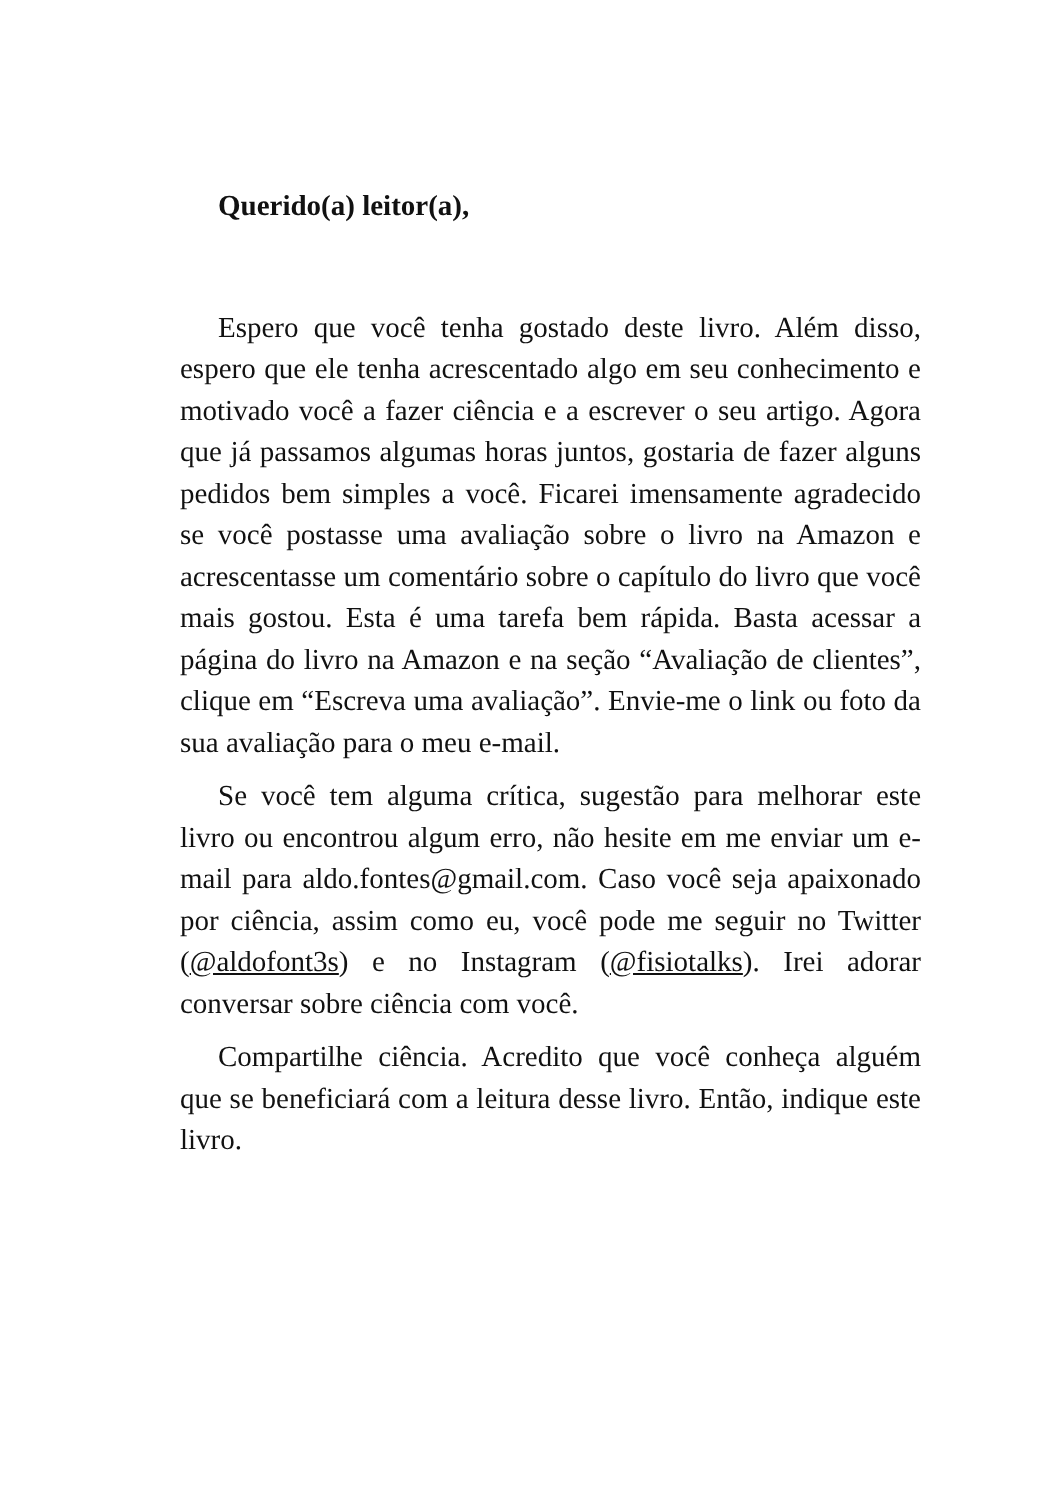Querido(a) leitor(a),
Espero que você tenha gostado deste livro. Além disso, espero que ele tenha acrescentado algo em seu conhecimento e motivado você a fazer ciência e a escrever o seu artigo. Agora que já passamos algumas horas juntos, gostaria de fazer alguns pedidos bem simples a você. Ficarei imensamente agradecido se você postasse uma avaliação sobre o livro na Amazon e acrescentasse um comentário sobre o capítulo do livro que você mais gostou. Esta é uma tarefa bem rápida. Basta acessar a página do livro na Amazon e na seção “Avaliação de clientes”, clique em “Escreva uma avaliação”. Envie-me o link ou foto da sua avaliação para o meu e-mail.
Se você tem alguma crítica, sugestão para melhorar este livro ou encontrou algum erro, não hesite em me enviar um e-mail para aldo.fontes@gmail.com. Caso você seja apaixonado por ciência, assim como eu, você pode me seguir no Twitter (@aldofont3s) e no Instagram (@fisiotalks). Irei adorar conversar sobre ciência com você.
Compartilhe ciência. Acredito que você conheça alguém que se beneficiará com a leitura desse livro. Então, indique este livro.